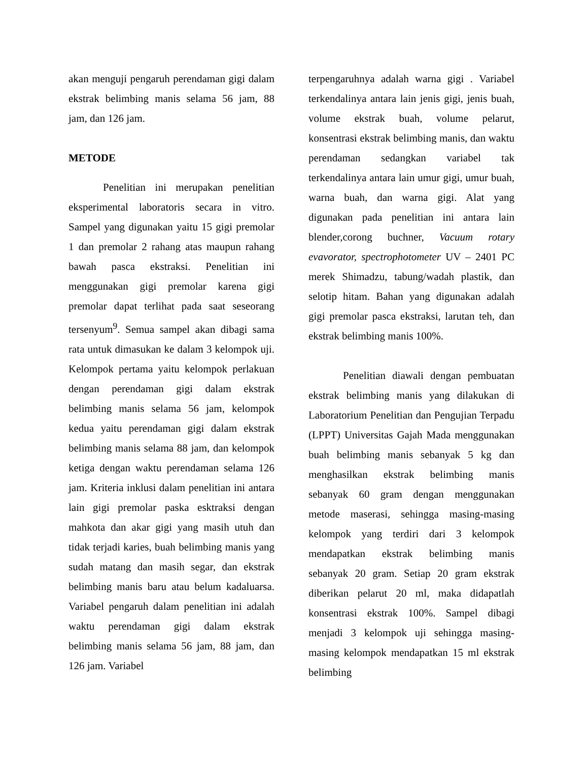akan menguji pengaruh perendaman gigi dalam ekstrak belimbing manis selama 56 jam, 88 jam, dan 126 jam.
METODE
Penelitian ini merupakan penelitian eksperimental laboratoris secara in vitro. Sampel yang digunakan yaitu 15 gigi premolar 1 dan premolar 2 rahang atas maupun rahang bawah pasca ekstraksi. Penelitian ini menggunakan gigi premolar karena gigi premolar dapat terlihat pada saat seseorang tersenyum<sup>9</sup>. Semua sampel akan dibagi sama rata untuk dimasukan ke dalam 3 kelompok uji. Kelompok pertama yaitu kelompok perlakuan dengan perendaman gigi dalam ekstrak belimbing manis selama 56 jam, kelompok kedua yaitu perendaman gigi dalam ekstrak belimbing manis selama 88 jam, dan kelompok ketiga dengan waktu perendaman selama 126 jam. Kriteria inklusi dalam penelitian ini antara lain gigi premolar paska esktraksi dengan mahkota dan akar gigi yang masih utuh dan tidak terjadi karies, buah belimbing manis yang sudah matang dan masih segar, dan ekstrak belimbing manis baru atau belum kadaluarsa. Variabel pengaruh dalam penelitian ini adalah waktu perendaman gigi dalam ekstrak belimbing manis selama 56 jam, 88 jam, dan 126 jam. Variabel
terpengaruhnya adalah warna gigi . Variabel terkendalinya antara lain jenis gigi, jenis buah, volume ekstrak buah, volume pelarut, konsentrasi ekstrak belimbing manis, dan waktu perendaman sedangkan variabel tak terkendalinya antara lain umur gigi, umur buah, warna buah, dan warna gigi. Alat yang digunakan pada penelitian ini antara lain blender,corong buchner, Vacuum rotary evavorator, spectrophotometer UV – 2401 PC merek Shimadzu, tabung/wadah plastik, dan selotip hitam. Bahan yang digunakan adalah gigi premolar pasca ekstraksi, larutan teh, dan ekstrak belimbing manis 100%.
Penelitian diawali dengan pembuatan ekstrak belimbing manis yang dilakukan di Laboratorium Penelitian dan Pengujian Terpadu (LPPT) Universitas Gajah Mada menggunakan buah belimbing manis sebanyak 5 kg dan menghasilkan ekstrak belimbing manis sebanyak 60 gram dengan menggunakan metode maserasi, sehingga masing-masing kelompok yang terdiri dari 3 kelompok mendapatkan ekstrak belimbing manis sebanyak 20 gram. Setiap 20 gram ekstrak diberikan pelarut 20 ml, maka didapatlah konsentrasi ekstrak 100%. Sampel dibagi menjadi 3 kelompok uji sehingga masing-masing kelompok mendapatkan 15 ml ekstrak belimbing